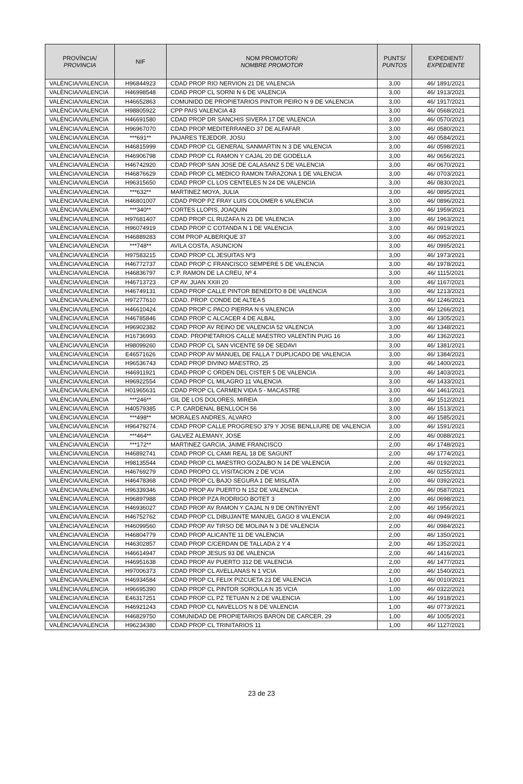| PROVÍNCIA/ PROVINCIA | NIF | NOM PROMOTOR/ NOMBRE PROMOTOR | PUNTS/ PUNTOS | EXPEDIENT/ EXPEDIENTE |
| --- | --- | --- | --- | --- |
| VALÈNCIA/VALENCIA | H96844923 | CDAD PROP RIO NERVION 21 DE VALENCIA | 3,00 | 46/ 1891/2021 |
| VALÈNCIA/VALENCIA | H46998548 | CDAD PROP CL SORNI N 6 DE VALENCIA | 3,00 | 46/ 1913/2021 |
| VALÈNCIA/VALENCIA | H46652863 | COMUNIDD DE PROPIETARIOS PINTOR PEIRO N 9 DE VALENCIA | 3,00 | 46/ 1917/2021 |
| VALÈNCIA/VALENCIA | H98805922 | CPP PAIS VALENCIA 43 | 3,00 | 46/ 0568/2021 |
| VALÈNCIA/VALENCIA | H46691580 | CDAD PROP DR SANCHIS SIVERA 17 DE VALENCIA | 3,00 | 46/ 0570/2021 |
| VALÈNCIA/VALENCIA | H96967070 | CDAD PROP MEDITERRANEO 37 DE ALFAFAR | 3,00 | 46/ 0580/2021 |
| VALÈNCIA/VALENCIA | ***691** | PAJARES TEJEDOR, JOSU | 3,00 | 46/ 0584/2021 |
| VALÈNCIA/VALENCIA | H46815999 | CDAD PROP CL GENERAL SANMARTIN N 3 DE VALENCIA | 3,00 | 46/ 0598/2021 |
| VALÈNCIA/VALENCIA | H46906798 | CDAD PROP CL RAMON Y CAJAL 20 DE GODELLA | 3,00 | 46/ 0656/2021 |
| VALÈNCIA/VALENCIA | H46742920 | CDAD PROP SAN JOSE DE CALASANZ 5 DE VALENCIA | 3,00 | 46/ 0670/2021 |
| VALÈNCIA/VALENCIA | H46876629 | CDAD PROP CL MEDICO RAMON TARAZONA 1 DE VALENCIA | 3,00 | 46/ 0703/2021 |
| VALÈNCIA/VALENCIA | H96315650 | CDAD PROP CL LOS CENTELES N 24 DE VALENCIA | 3,00 | 46/ 0830/2021 |
| VALÈNCIA/VALENCIA | ***632** | MARTINEZ MOYA, JULIA | 3,00 | 46/ 0895/2021 |
| VALÈNCIA/VALENCIA | H46801007 | CDAD PROP PZ FRAY LUIS COLOMER 6 VALENCIA | 3,00 | 46/ 0896/2021 |
| VALÈNCIA/VALENCIA | ***340** | CORTES LLOPIS, JOAQUIN | 3,00 | 46/ 1959/2021 |
| VALÈNCIA/VALENCIA | H97681407 | CDAD PROP CL RUZAFA N 21 DE VALENCIA | 3,00 | 46/ 1963/2021 |
| VALÈNCIA/VALENCIA | H96074919 | CDAD PROP C COTANDA N 1 DE VALENCIA | 3,00 | 46/ 0919/2021 |
| VALÈNCIA/VALENCIA | H46889283 | COM PROP ALBERIQUE 37 | 3,00 | 46/ 0952/2021 |
| VALÈNCIA/VALENCIA | ***748** | AVILA COSTA, ASUNCION | 3,00 | 46/ 0995/2021 |
| VALÈNCIA/VALENCIA | H97583215 | CDAD PROP CL JESUITAS Nº3 | 3,00 | 46/ 1973/2021 |
| VALÈNCIA/VALENCIA | H46772737 | CDAD PROP C FRANCISCO SEMPERE 5 DE VALENCIA | 3,00 | 46/ 1978/2021 |
| VALÈNCIA/VALENCIA | H46836797 | C.P. RAMON DE LA CREU, Nº 4 | 3,00 | 46/ 1115/2021 |
| VALÈNCIA/VALENCIA | H46713723 | CP AV. JUAN XXIII 20 | 3,00 | 46/ 1167/2021 |
| VALÈNCIA/VALENCIA | H46749131 | CDAD PROP CALLE PINTOR BENEDITO 8 DE VALENCIA | 3,00 | 46/ 1213/2021 |
| VALÈNCIA/VALENCIA | H97277610 | CDAD. PROP. CONDE DE ALTEA 5 | 3,00 | 46/ 1246/2021 |
| VALÈNCIA/VALENCIA | H46610424 | CDAD PROP C PACO PIERRA N 6 VALENCIA | 3,00 | 46/ 1266/2021 |
| VALÈNCIA/VALENCIA | H46785846 | CDAD PROP C ALCACER 4 DE ALBAL | 3,00 | 46/ 1305/2021 |
| VALÈNCIA/VALENCIA | H96902382 | CDAD PROP AV REINO DE VALENCIA 52 VALENCIA | 3,00 | 46/ 1348/2021 |
| VALÈNCIA/VALENCIA | H16736993 | CDAD. PROPIETARIOS CALLE MAESTRO VALENTIN PUIG 16 | 3,00 | 46/ 1362/2021 |
| VALÈNCIA/VALENCIA | H98099260 | CDAD PROP CL SAN VICENTE 59 DE SEDAVI | 3,00 | 46/ 1381/2021 |
| VALÈNCIA/VALENCIA | E46571626 | CDAD PROP AV MANUEL DE FALLA 7 DUPLICADO DE VALENCIA | 3,00 | 46/ 1384/2021 |
| VALÈNCIA/VALENCIA | H96536743 | CDAD PROP DIVINO MAESTRO, 25 | 3,00 | 46/ 1400/2021 |
| VALÈNCIA/VALENCIA | H46911921 | CDAD PROP C ORDEN DEL CISTER 5 DE VALENCIA | 3,00 | 46/ 1403/2021 |
| VALÈNCIA/VALENCIA | H96922554 | CDAD PROP CL MILAGRO 11 VALENCIA | 3,00 | 46/ 1433/2021 |
| VALÈNCIA/VALENCIA | H01965631 | CDAD PROP CL CARMEN VIDA 5 - MACASTRE | 3,00 | 46/ 1461/2021 |
| VALÈNCIA/VALENCIA | ***246** | GIL DE LOS DOLORES, MIREIA | 3,00 | 46/ 1512/2021 |
| VALÈNCIA/VALENCIA | H40579385 | C.P. CARDENAL BENLLOCH 56 | 3,00 | 46/ 1513/2021 |
| VALÈNCIA/VALENCIA | ***498** | MORALES ANDRES, ALVARO | 3,00 | 46/ 1585/2021 |
| VALÈNCIA/VALENCIA | H96479274 | CDAD PROP CALLE PROGRESO 379 Y JOSE BENLLIURE DE VALENCIA | 3,00 | 46/ 1591/2021 |
| VALÈNCIA/VALENCIA | ***464** | GALVEZ ALEMANY, JOSE | 2,00 | 46/ 0088/2021 |
| VALÈNCIA/VALENCIA | ***172** | MARTINEZ GARCIA, JAIME FRANCISCO | 2,00 | 46/ 1748/2021 |
| VALÈNCIA/VALENCIA | H46892741 | CDAD PROP CL CAMI REAL 18 DE SAGUNT | 2,00 | 46/ 1774/2021 |
| VALÈNCIA/VALENCIA | H98135544 | CDAD PROP CL MAESTRO GOZALBO N 14 DE VALENCIA | 2,00 | 46/ 0192/2021 |
| VALÈNCIA/VALENCIA | H46769279 | CDAD PROPO CL VISITACION 2 DE VCIA | 2,00 | 46/ 0255/2021 |
| VALÈNCIA/VALENCIA | H46478368 | CDAD PROP CL BAJO SEGURA 1 DE MISLATA | 2,00 | 46/ 0392/2021 |
| VALÈNCIA/VALENCIA | H96339346 | CDAD PROP AV PUERTO N 152 DE VALENCIA | 2,00 | 46/ 0587/2021 |
| VALÈNCIA/VALENCIA | H96897988 | CDAD PROP PZA RODRIGO BOTET 3 | 2,00 | 46/ 0698/2021 |
| VALÈNCIA/VALENCIA | H46936027 | CDAD PROP AV RAMON Y CAJAL N 9 DE ONTINYENT | 2,00 | 46/ 1956/2021 |
| VALÈNCIA/VALENCIA | H46752762 | CDAD PROP CL DIBUJANTE MANUEL GAGO 8 VALENCIA | 2,00 | 46/ 0949/2021 |
| VALÈNCIA/VALENCIA | H46099560 | CDAD PROP AV TIRSO DE MOLINA N 3 DE VALENCIA | 2,00 | 46/ 0984/2021 |
| VALÈNCIA/VALENCIA | H46804779 | CDAD PROP ALICANTE 11 DE VALENCIA | 2,00 | 46/ 1350/2021 |
| VALÈNCIA/VALENCIA | H46302857 | CDAD PROP C/CERDAN DE TALLADA 2 Y 4 | 2,00 | 46/ 1352/2021 |
| VALÈNCIA/VALENCIA | H46614947 | CDAD PROP JESUS 93 DE VALENCIA | 2,00 | 46/ 1416/2021 |
| VALÈNCIA/VALENCIA | H46951638 | CDAD PROP AV PUERTO 312 DE VALENCIA | 2,00 | 46/ 1477/2021 |
| VALÈNCIA/VALENCIA | H97006373 | CDAD PROP CL AVELLANAS N 1 VCIA | 2,00 | 46/ 1540/2021 |
| VALÈNCIA/VALENCIA | H46934584 | CDAD PROP CL FELIX PIZCUETA 23 DE VALENCIA | 1,00 | 46/ 0010/2021 |
| VALÈNCIA/VALENCIA | H96695390 | CDAD PROP CL PINTOR SOROLLA N 35 VCIA | 1,00 | 46/ 0322/2021 |
| VALÈNCIA/VALENCIA | E46317251 | CDAD PROP CL PZ TETUAN N 2 DE VALENCIA | 1,00 | 46/ 1918/2021 |
| VALÈNCIA/VALENCIA | H46921243 | CDAD PROP CL NAVELLOS N 8 DE VALENCIA | 1,00 | 46/ 0773/2021 |
| VALÈNCIA/VALENCIA | H46829750 | COMUNIDAD DE PROPIETARIOS BARON DE CARCER, 29 | 1,00 | 46/ 1005/2021 |
| VALÈNCIA/VALENCIA | H96234380 | CDAD PROP CL TRINITARIOS 11 | 1,00 | 46/ 1127/2021 |
23 de 23